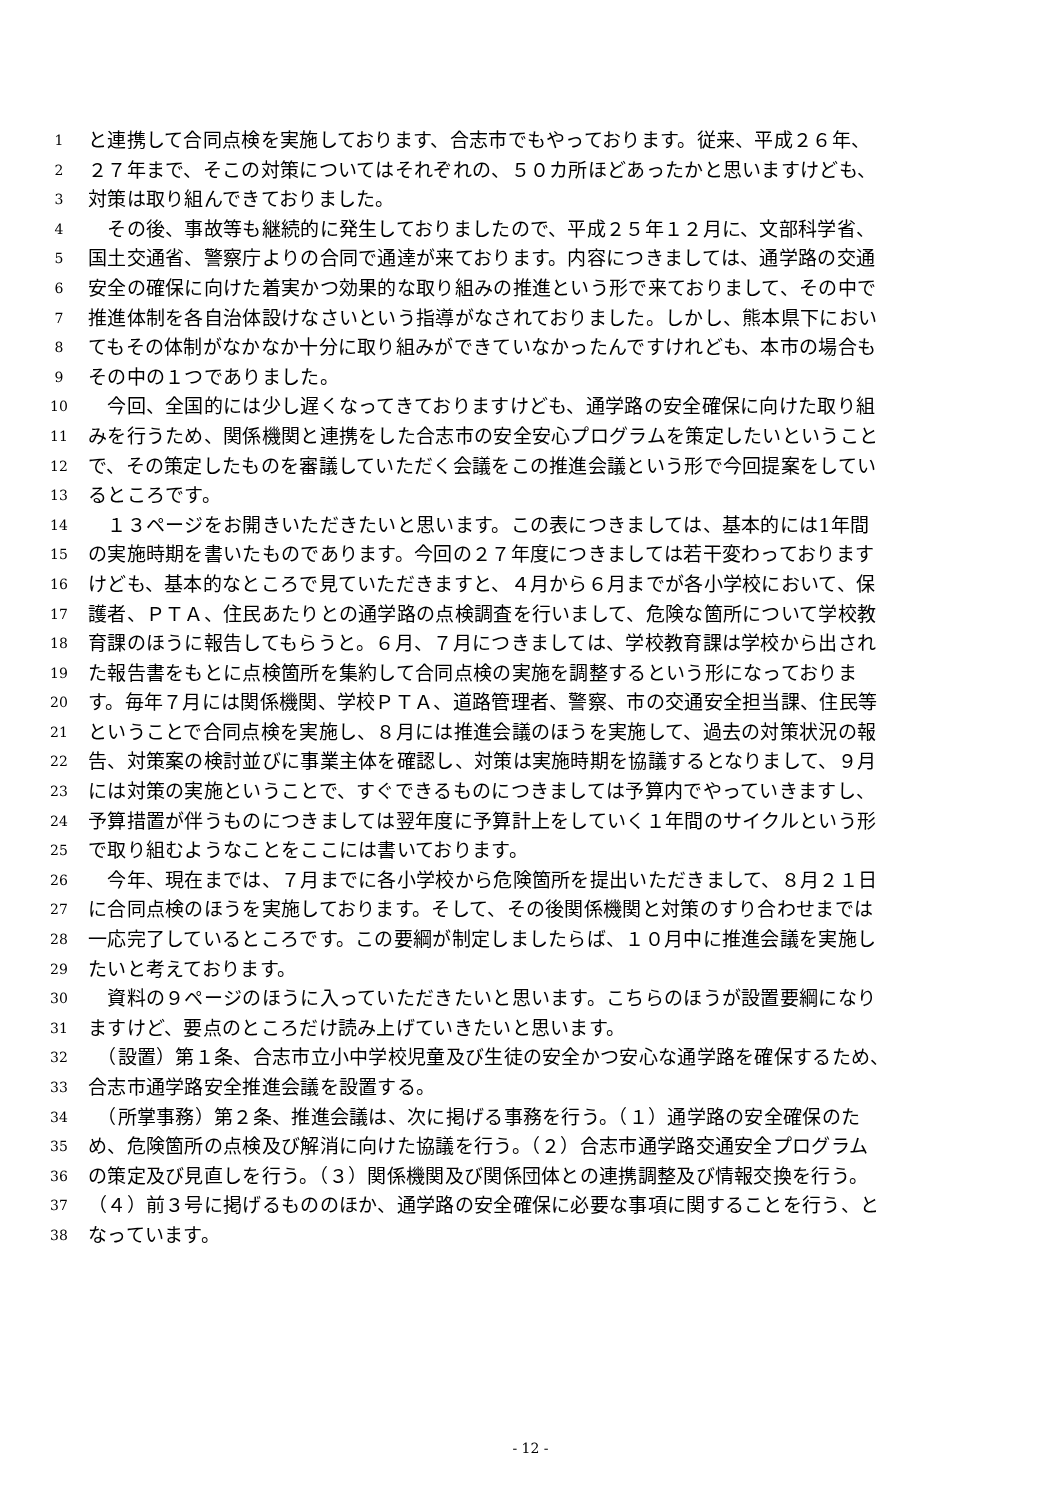1 と連携して合同点検を実施しております、合志市でもやっております。従来、平成２６年、
2 ２７年まで、そこの対策についてはそれぞれの、５０カ所ほどあったかと思いますけども、
3 対策は取り組んできておりました。
4 　その後、事故等も継続的に発生しておりましたので、平成２５年１２月に、文部科学省、
5 国土交通省、警察庁よりの合同で通達が来ております。内容につきましては、通学路の交通
6 安全の確保に向けた着実かつ効果的な取り組みの推進という形で来ておりまして、その中で
7 推進体制を各自治体設けなさいという指導がなされておりました。しかし、熊本県下におい
8 てもその体制がなかなか十分に取り組みができていなかったんですけれども、本市の場合も
9 その中の１つでありました。
10 　今回、全国的には少し遅くなってきておりますけども、通学路の安全確保に向けた取り組
11 みを行うため、関係機関と連携をした合志市の安全安心プログラムを策定したいということ
12 で、その策定したものを審議していただく会議をこの推進会議という形で今回提案をしてい
13 るところです。
14 　１３ページをお開きいただきたいと思います。この表につきましては、基本的には1年間
15 の実施時期を書いたものであります。今回の２７年度につきましては若干変わっております
16 けども、基本的なところで見ていただきますと、４月から６月までが各小学校において、保
17 護者、ＰＴＡ、住民あたりとの通学路の点検調査を行いまして、危険な箇所について学校教
18 育課のほうに報告してもらうと。６月、７月につきましては、学校教育課は学校から出され
19 た報告書をもとに点検箇所を集約して合同点検の実施を調整するという形になっておりま
20 す。毎年７月には関係機関、学校ＰＴＡ、道路管理者、警察、市の交通安全担当課、住民等
21 ということで合同点検を実施し、８月には推進会議のほうを実施して、過去の対策状況の報
22 告、対策案の検討並びに事業主体を確認し、対策は実施時期を協議するとなりまして、９月
23 には対策の実施ということで、すぐできるものにつきましては予算内でやっていきますし、
24 予算措置が伴うものにつきましては翌年度に予算計上をしていく１年間のサイクルという形
25 で取り組むようなことをここには書いております。
26 　今年、現在までは、７月までに各小学校から危険箇所を提出いただきまして、８月２１日
27 に合同点検のほうを実施しております。そして、その後関係機関と対策のすり合わせまでは
28 一応完了しているところです。この要綱が制定しましたらば、１０月中に推進会議を実施し
29 たいと考えております。
30 　資料の９ページのほうに入っていただきたいと思います。こちらのほうが設置要綱になり
31 ますけど、要点のところだけ読み上げていきたいと思います。
32 　（設置）第１条、合志市立小中学校児童及び生徒の安全かつ安心な通学路を確保するため、
33 合志市通学路安全推進会議を設置する。
34 　（所掌事務）第２条、推進会議は、次に掲げる事務を行う。（１）通学路の安全確保のた
35 め、危険箇所の点検及び解消に向けた協議を行う。（２）合志市通学路交通安全プログラム
36 の策定及び見直しを行う。（３）関係機関及び関係団体との連携調整及び情報交換を行う。
37 （４）前３号に掲げるもののほか、通学路の安全確保に必要な事項に関することを行う、と
38 なっています。
- 12 -